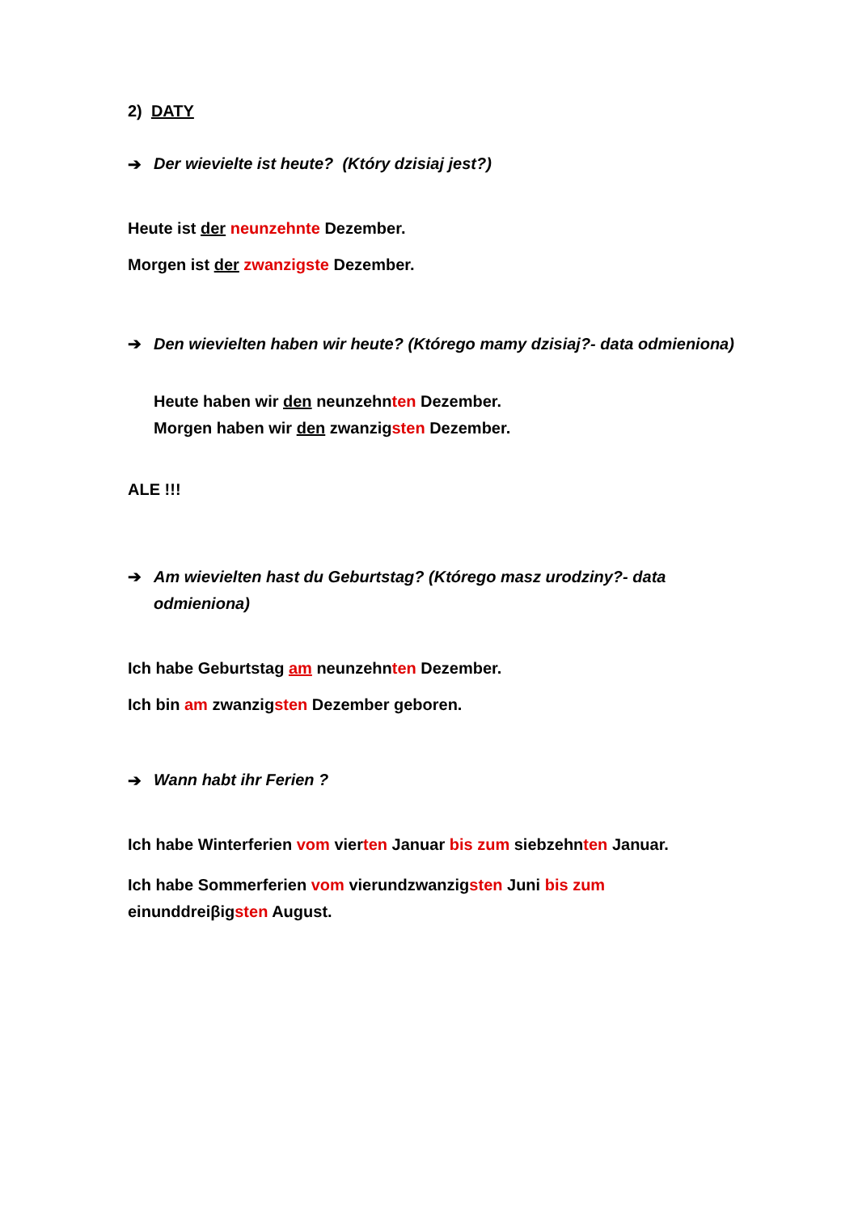2) DATY
➔ Der wievielte ist heute? (Który dzisiaj jest?)
Heute ist der neunzehnte Dezember.
Morgen ist der zwanzigste Dezember.
➔ Den wievielten haben wir heute? (Którego mamy dzisiaj?- data odmieniona)
Heute haben wir den neunzehnten Dezember.
Morgen haben wir den zwanzigsten Dezember.
ALE !!!
➔ Am wievielten hast du Geburtstag? (Którego masz urodziny?- data odmieniona)
Ich habe Geburtstag am neunzehnten Dezember.
Ich bin am zwanzigsten Dezember geboren.
➔ Wann habt ihr Ferien ?
Ich habe Winterferien vom vierten Januar bis zum siebzehnten Januar.
Ich habe Sommerferien vom vierundzwanzigsten Juni bis zum
einunddreiβigsten August.